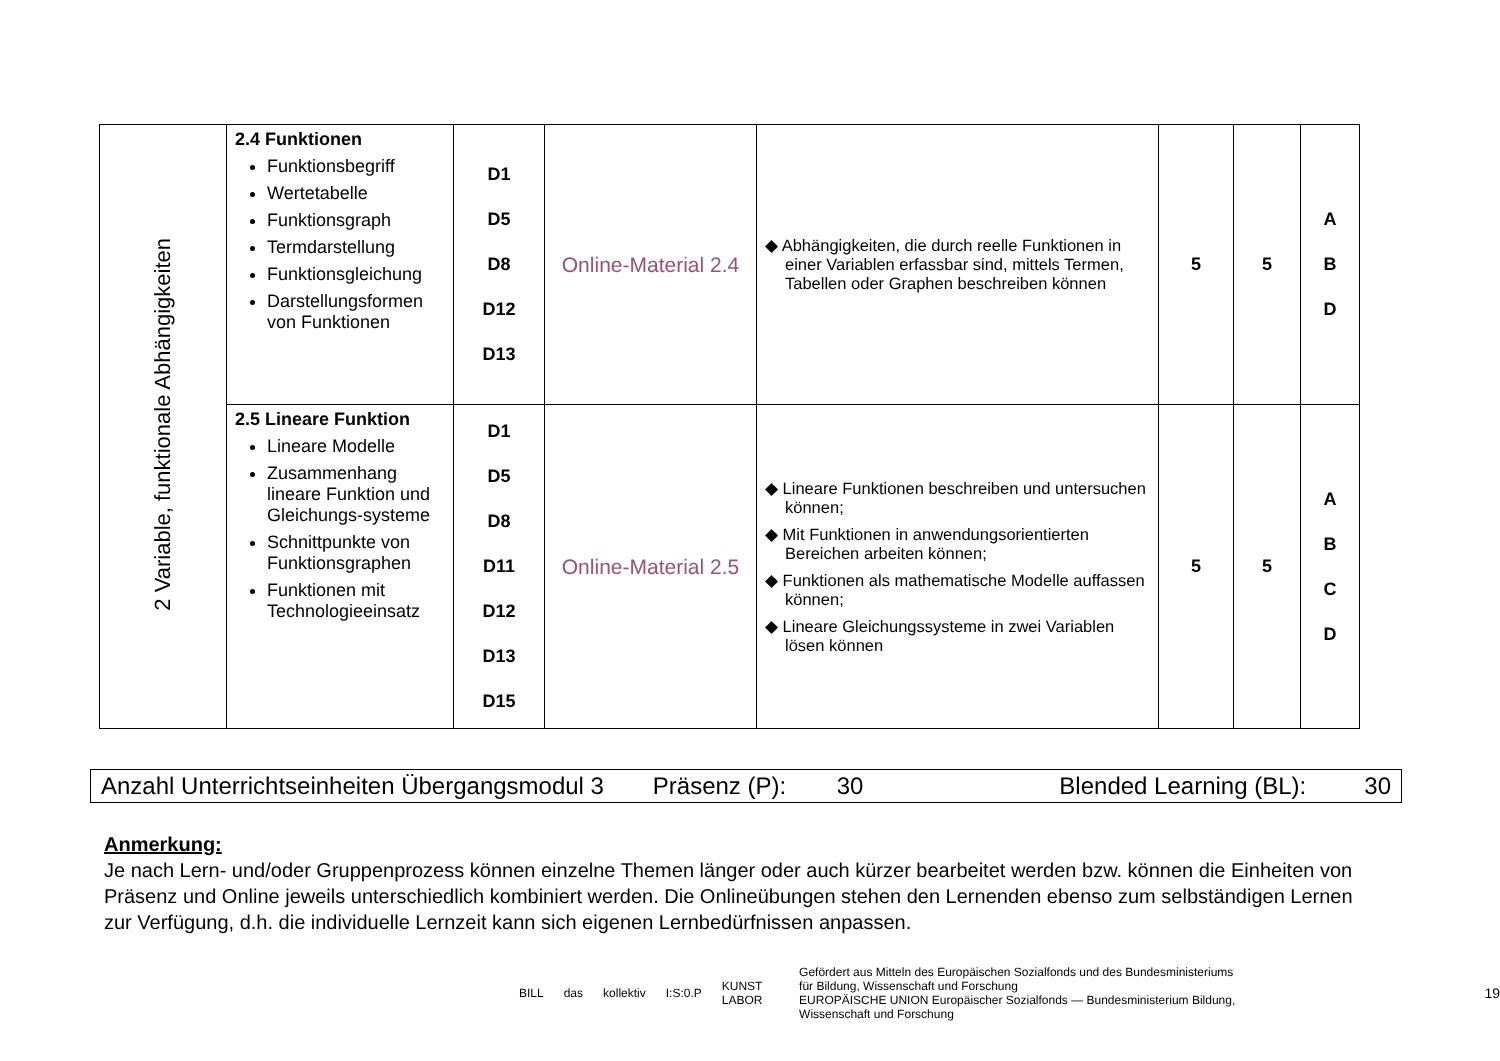| 2 Variable, funktionale Abhängigkeiten | 2.4 Funktionen Funktionsbegriff Wertetabelle Funktionsgraph Termdarstellung Funktionsgleichung Darstellungsformen von Funktionen | D1 D5 D8 D12 D13 | Online-Material 2.4 | ◆ Abhängigkeiten, die durch reelle Funktionen in einer Variablen erfassbar sind, mittels Termen, Tabellen oder Graphen beschreiben können | 5 | 5 | A B D |
| | 2.5 Lineare Funktion Lineare Modelle Zusammenhang lineare Funktion und Gleichungs-systeme Schnittpunkte von Funktionsgraphen Funktionen mit Technologieeinsatz | D1 D5 D8 D11 D12 D13 D15 | Online-Material 2.5 | ◆ Lineare Funktionen beschreiben und untersuchen können; ◆ Mit Funktionen in anwendungsorientierten Bereichen arbeiten können; ◆ Funktionen als mathematische Modelle auffassen können; ◆ Lineare Gleichungssysteme in zwei Variablen lösen können | 5 | 5 | A B C D |
Anzahl Unterrichtseinheiten Übergangsmodul 3 Präsenz (P): 30 Blended Learning (BL): 30
Anmerkung:
Je nach Lern- und/oder Gruppenprozess können einzelne Themen länger oder auch kürzer bearbeitet werden bzw. können die Einheiten von Präsenz und Online jeweils unterschiedlich kombiniert werden. Die Onlineübungen stehen den Lernenden ebenso zum selbständigen Lernen zur Verfügung, d.h. die individuelle Lernzeit kann sich eigenen Lernbedürfnissen anpassen.
BILL das kollektiv I:S:0.P KUNST LABOR Gefördert aus Mitteln des Europäischen Sozialfonds und des Bundesministeriums für Bildung, Wissenschaft und Forschung
EUROPÄISCHE UNION Europäischer Sozialfonds — Bundesministerium Bildung, Wissenschaft und Forschung 19